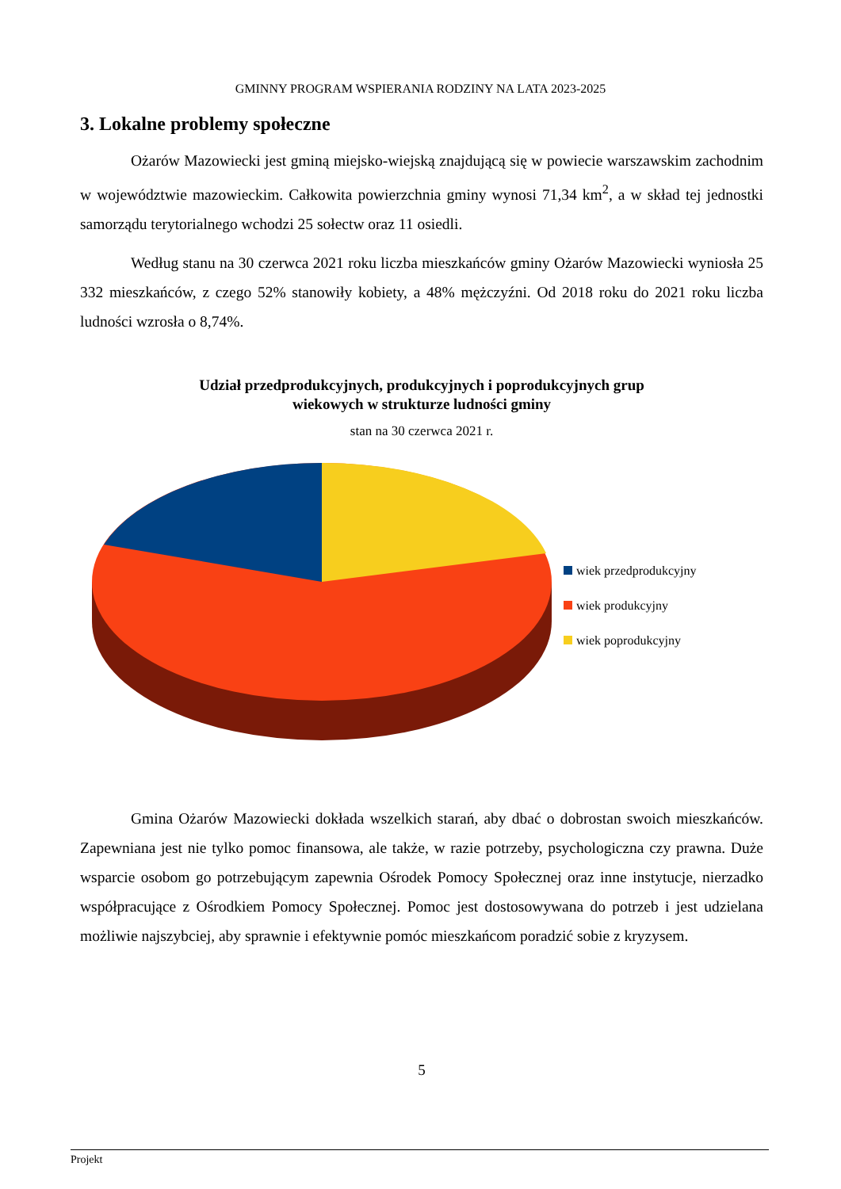GMINNY PROGRAM WSPIERANIA RODZINY NA LATA 2023-2025
3. Lokalne problemy społeczne
Ożarów Mazowiecki jest gminą miejsko-wiejską znajdującą się w powiecie warszawskim zachodnim w województwie mazowieckim. Całkowita powierzchnia gminy wynosi 71,34 km<sup>2</sup>, a w skład tej jednostki samorządu terytorialnego wchodzi 25 sołectw oraz 11 osiedli.
Według stanu na 30 czerwca 2021 roku liczba mieszkańców gminy Ożarów Mazowiecki wyniosła 25 332 mieszkańców, z czego 52% stanowiły kobiety, a 48% mężczyźni. Od 2018 roku do 2021 roku liczba ludności wzrosła o 8,74%.
Udział przedprodukcyjnych, produkcyjnych i poprodukcyjnych grup
wiekowych w strukturze ludności gminy
stan na 30 czerwca 2021 r.
wiek przedprodukcyjny
wiek produkcyjny
wiek poprodukcyjny
Gmina Ożarów Mazowiecki dokłada wszelkich starań, aby dbać o dobrostan swoich mieszkańców. Zapewniana jest nie tylko pomoc finansowa, ale także, w razie potrzeby, psychologiczna czy prawna. Duże wsparcie osobom go potrzebującym zapewnia Ośrodek Pomocy Społecznej oraz inne instytucje, nierzadko współpracujące z Ośrodkiem Pomocy Społecznej. Pomoc jest dostosowywana do potrzeb i jest udzielana możliwie najszybciej, aby sprawnie i efektywnie pomóc mieszkańcom poradzić sobie z kryzysem.
5
Projekt